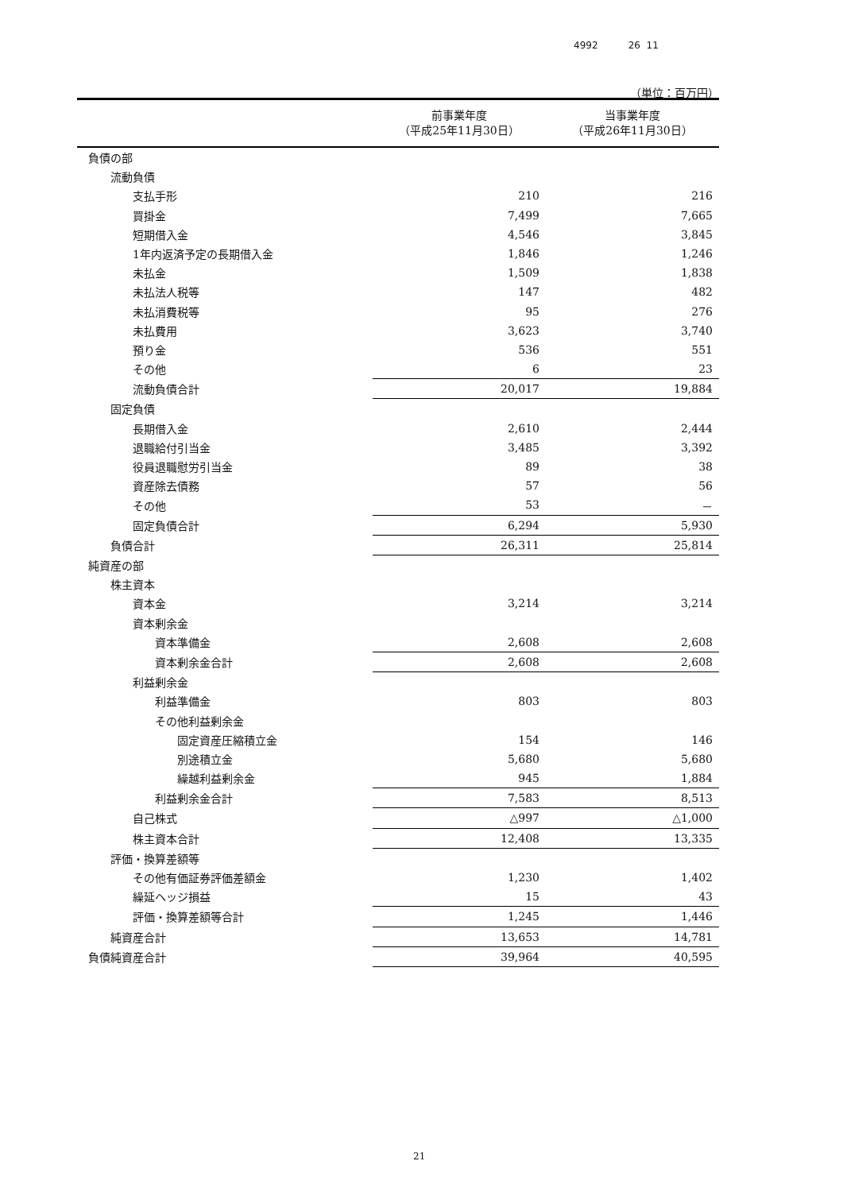4992 26 11
（単位：百万円）
| | 前事業年度 （平成25年11月30日） | 当事業年度 （平成26年11月30日） |
| --- | --- | --- |
| 負債の部 | | |
| 流動負債 | | |
| 支払手形 | 210 | 216 |
| 買掛金 | 7,499 | 7,665 |
| 短期借入金 | 4,546 | 3,845 |
| 1年内返済予定の長期借入金 | 1,846 | 1,246 |
| 未払金 | 1,509 | 1,838 |
| 未払法人税等 | 147 | 482 |
| 未払消費税等 | 95 | 276 |
| 未払費用 | 3,623 | 3,740 |
| 預り金 | 536 | 551 |
| その他 | 6 | 23 |
| 流動負債合計 | 20,017 | 19,884 |
| 固定負債 | | |
| 長期借入金 | 2,610 | 2,444 |
| 退職給付引当金 | 3,485 | 3,392 |
| 役員退職慰労引当金 | 89 | 38 |
| 資産除去債務 | 57 | 56 |
| その他 | 53 | － |
| 固定負債合計 | 6,294 | 5,930 |
| 負債合計 | 26,311 | 25,814 |
| 純資産の部 | | |
| 株主資本 | | |
| 資本金 | 3,214 | 3,214 |
| 資本剰余金 | | |
| 資本準備金 | 2,608 | 2,608 |
| 資本剰余金合計 | 2,608 | 2,608 |
| 利益剰余金 | | |
| 利益準備金 | 803 | 803 |
| その他利益剰余金 | | |
| 固定資産圧縮積立金 | 154 | 146 |
| 別途積立金 | 5,680 | 5,680 |
| 繰越利益剰余金 | 945 | 1,884 |
| 利益剰余金合計 | 7,583 | 8,513 |
| 自己株式 | △997 | △1,000 |
| 株主資本合計 | 12,408 | 13,335 |
| 評価・換算差額等 | | |
| その他有価証券評価差額金 | 1,230 | 1,402 |
| 繰延ヘッジ損益 | 15 | 43 |
| 評価・換算差額等合計 | 1,245 | 1,446 |
| 純資産合計 | 13,653 | 14,781 |
| 負債純資産合計 | 39,964 | 40,595 |
21